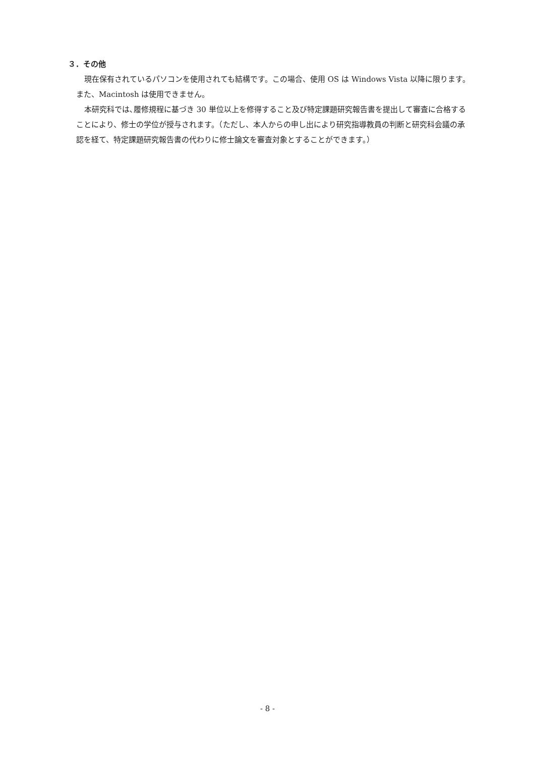３．その他
現在保有されているパソコンを使用されても結構です。この場合、使用 OS は Windows Vista 以降に限ります。また、Macintosh は使用できません。
本研究科では､履修規程に基づき 30 単位以上を修得すること及び特定課題研究報告書を提出して審査に合格することにより、修士の学位が授与されます。（ただし、本人からの申し出により研究指導教員の判断と研究科会議の承認を経て、特定課題研究報告書の代わりに修士論文を審査対象とすることができます。）
- 8 -